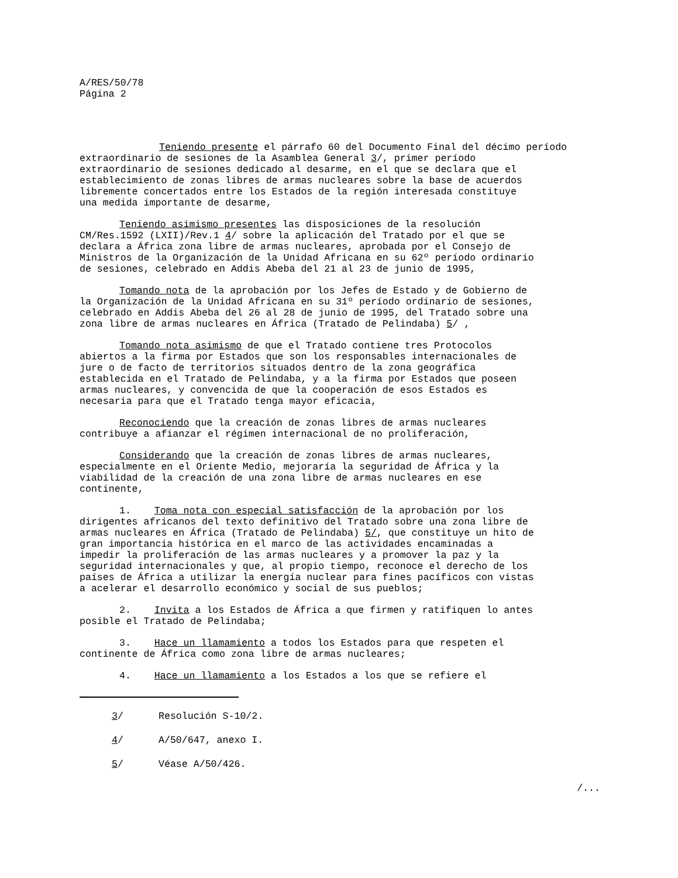A/RES/50/78
Página 2
Teniendo presente el párrafo 60 del Documento Final del décimo período
extraordinario de sesiones de la Asamblea General 3/, primer período
extraordinario de sesiones dedicado al desarme, en el que se declara que el
establecimiento de zonas libres de armas nucleares sobre la base de acuerdos
libremente concertados entre los Estados de la región interesada constituye
una medida importante de desarme,
Teniendo asimismo presentes las disposiciones de la resolución
CM/Res.1592 (LXII)/Rev.1 4/ sobre la aplicación del Tratado por el que se
declara a África zona libre de armas nucleares, aprobada por el Consejo de
Ministros de la Organización de la Unidad Africana en su 62º período ordinario
de sesiones, celebrado en Addis Abeba del 21 al 23 de junio de 1995,
Tomando nota de la aprobación por los Jefes de Estado y de Gobierno de
la Organización de la Unidad Africana en su 31º período ordinario de sesiones,
celebrado en Addis Abeba del 26 al 28 de junio de 1995, del Tratado sobre una
zona libre de armas nucleares en África (Tratado de Pelindaba) 5/ ,
Tomando nota asimismo de que el Tratado contiene tres Protocolos
abiertos a la firma por Estados que son los responsables internacionales de
jure o de facto de territorios situados dentro de la zona geográfica
establecida en el Tratado de Pelindaba, y a la firma por Estados que poseen
armas nucleares, y convencida de que la cooperación de esos Estados es
necesaria para que el Tratado tenga mayor eficacia,
Reconociendo que la creación de zonas libres de armas nucleares
contribuye a afianzar el régimen internacional de no proliferación,
Considerando que la creación de zonas libres de armas nucleares,
especialmente en el Oriente Medio, mejoraría la seguridad de África y la
viabilidad de la creación de una zona libre de armas nucleares en ese
continente,
1. Toma nota con especial satisfacción de la aprobación por los
dirigentes africanos del texto definitivo del Tratado sobre una zona libre de
armas nucleares en África (Tratado de Pelindaba) 5/, que constituye un hito de
gran importancia histórica en el marco de las actividades encaminadas a
impedir la proliferación de las armas nucleares y a promover la paz y la
seguridad internacionales y que, al propio tiempo, reconoce el derecho de los
países de África a utilizar la energía nuclear para fines pacíficos con vistas
a acelerar el desarrollo económico y social de sus pueblos;
2. Invita a los Estados de África a que firmen y ratifiquen lo antes
posible el Tratado de Pelindaba;
3. Hace un llamamiento a todos los Estados para que respeten el
continente de África como zona libre de armas nucleares;
4. Hace un llamamiento a los Estados a los que se refiere el
3/ Resolución S-10/2.
4/ A/50/647, anexo I.
5/ Véase A/50/426.
/...